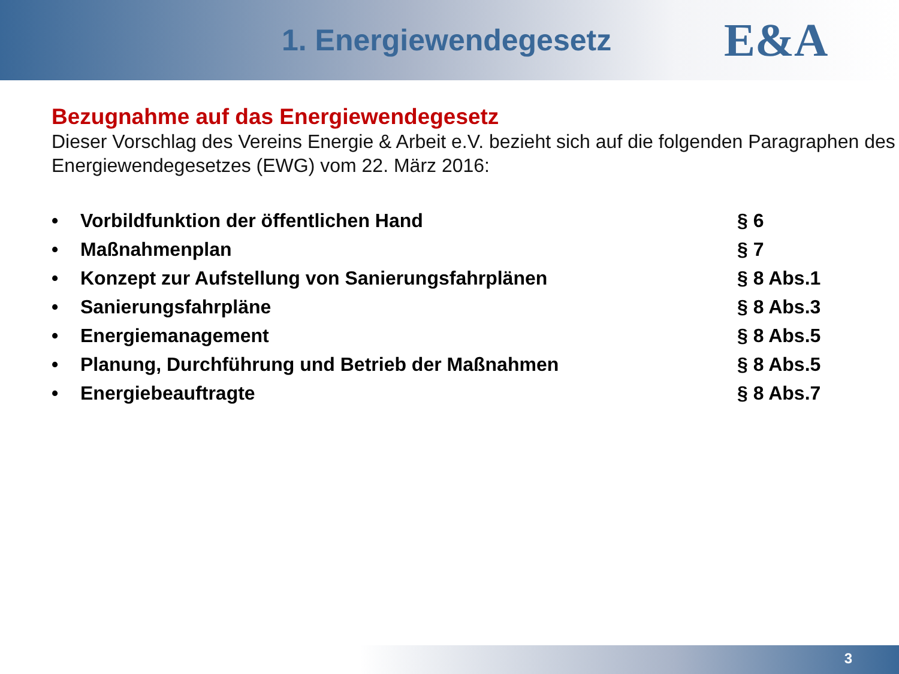1. Energiewendegesetz
E&A
Bezugnahme auf das Energiewendegesetz
Dieser Vorschlag des Vereins Energie & Arbeit e.V. bezieht sich auf die folgenden Paragraphen des Energiewendegesetzes (EWG) vom 22. März 2016:
• Vorbildfunktion der öffentlichen Hand § 6
• Maßnahmenplan § 7
• Konzept zur Aufstellung von Sanierungsfahrplänen § 8 Abs.1
• Sanierungsfahrpläne § 8 Abs.3
• Energiemanagement § 8 Abs.5
• Planung, Durchführung und Betrieb der Maßnahmen § 8 Abs.5
• Energiebeauftragte § 8 Abs.7
3